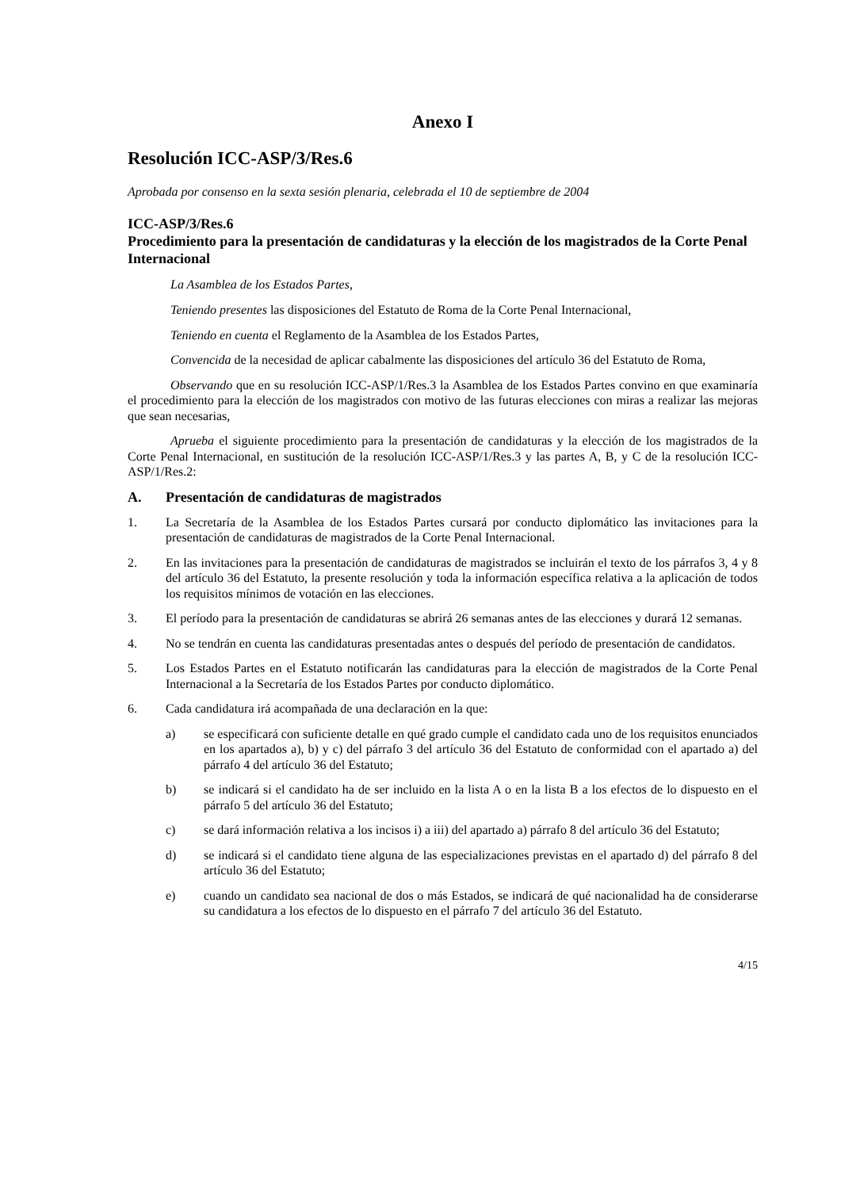Anexo I
Resolución ICC-ASP/3/Res.6
Aprobada por consenso en la sexta sesión plenaria, celebrada el 10 de septiembre de 2004
ICC-ASP/3/Res.6
Procedimiento para la presentación de candidaturas y la elección de los magistrados de la Corte Penal Internacional
La Asamblea de los Estados Partes,
Teniendo presentes las disposiciones del Estatuto de Roma de la Corte Penal Internacional,
Teniendo en cuenta el Reglamento de la Asamblea de los Estados Partes,
Convencida de la necesidad de aplicar cabalmente las disposiciones del artículo 36 del Estatuto de Roma,
Observando que en su resolución ICC-ASP/1/Res.3 la Asamblea de los Estados Partes convino en que examinaría el procedimiento para la elección de los magistrados con motivo de las futuras elecciones con miras a realizar las mejoras que sean necesarias,
Aprueba el siguiente procedimiento para la presentación de candidaturas y la elección de los magistrados de la Corte Penal Internacional, en sustitución de la resolución ICC-ASP/1/Res.3 y las partes A, B, y C de la resolución ICC-ASP/1/Res.2:
A. Presentación de candidaturas de magistrados
1. La Secretaría de la Asamblea de los Estados Partes cursará por conducto diplomático las invitaciones para la presentación de candidaturas de magistrados de la Corte Penal Internacional.
2. En las invitaciones para la presentación de candidaturas de magistrados se incluirán el texto de los párrafos 3, 4 y 8 del artículo 36 del Estatuto, la presente resolución y toda la información específica relativa a la aplicación de todos los requisitos mínimos de votación en las elecciones.
3. El período para la presentación de candidaturas se abrirá 26 semanas antes de las elecciones y durará 12 semanas.
4. No se tendrán en cuenta las candidaturas presentadas antes o después del período de presentación de candidatos.
5. Los Estados Partes en el Estatuto notificarán las candidaturas para la elección de magistrados de la Corte Penal Internacional a la Secretaría de los Estados Partes por conducto diplomático.
6. Cada candidatura irá acompañada de una declaración en la que:
a) se especificará con suficiente detalle en qué grado cumple el candidato cada uno de los requisitos enunciados en los apartados a), b) y c) del párrafo 3 del artículo 36 del Estatuto de conformidad con el apartado a) del párrafo 4 del artículo 36 del Estatuto;
b) se indicará si el candidato ha de ser incluido en la lista A o en la lista B a los efectos de lo dispuesto en el párrafo 5 del artículo 36 del Estatuto;
c) se dará información relativa a los incisos i) a iii) del apartado a) párrafo 8 del artículo 36 del Estatuto;
d) se indicará si el candidato tiene alguna de las especializaciones previstas en el apartado d) del párrafo 8 del artículo 36 del Estatuto;
e) cuando un candidato sea nacional de dos o más Estados, se indicará de qué nacionalidad ha de considerarse su candidatura a los efectos de lo dispuesto en el párrafo 7 del artículo 36 del Estatuto.
4/15